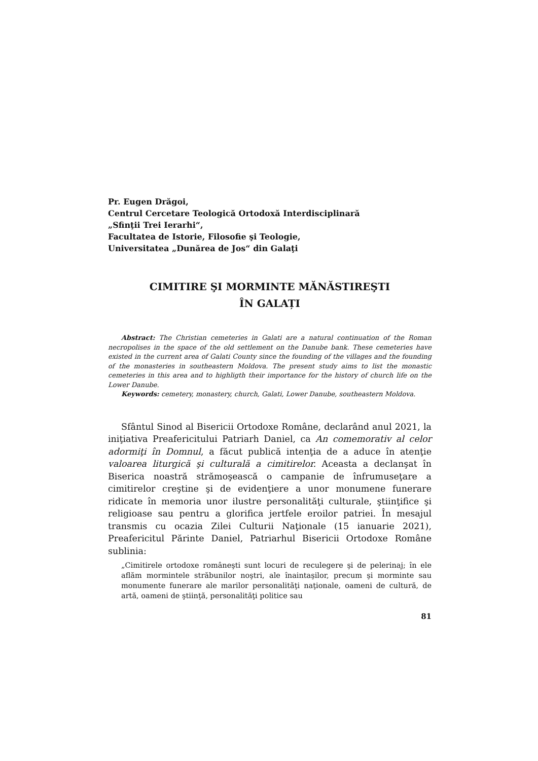Pr. Eugen Drăgoi,
Centrul Cercetare Teologică Ortodoxă Interdisciplinară
„Sfinţii Trei Ierarhi“,
Facultatea de Istorie, Filosofie şi Teologie,
Universitatea „Dunărea de Jos“ din Galaţi
CIMITIRE ŞI MORMINTE MĂNĂSTIREŞTI
ÎN GALAȚI
Abstract: The Christian cemeteries in Galati are a natural continuation of the Roman necropolises in the space of the old settlement on the Danube bank. These cemeteries have existed in the current area of Galati County since the founding of the villages and the founding of the monasteries in southeastern Moldova. The present study aims to list the monastic cemeteries in this area and to highligth their importance for the history of church life on the Lower Danube.
Keywords: cemetery, monastery, church, Galati, Lower Danube, southeastern Moldova.
Sfântul Sinod al Bisericii Ortodoxe Române, declarând anul 2021, la iniţiativa Preafericitului Patriarh Daniel, ca An comemorativ al celor adormiţi în Domnul, a făcut publică intenţia de a aduce în atenţie valoarea liturgică şi culturală a cimitirelor. Aceasta a declanşat în Biserica noastră strămoşească o campanie de înfrumuseţare a cimitirelor creştine şi de evidenţiere a unor monumene funerare ridicate în memoria unor ilustre personalităţi culturale, ştiinţifice şi religioase sau pentru a glorifica jertfele eroilor patriei. În mesajul transmis cu ocazia Zilei Culturii Naţionale (15 ianuarie 2021), Preafericitul Părinte Daniel, Patriarhul Bisericii Ortodoxe Române sublinia:
„Cimitirele ortodoxe româneşti sunt locuri de reculegere şi de pelerinaj; în ele aflăm mormintele străbunilor noştri, ale înaintaşilor, precum şi morminte sau monumente funerare ale marilor personalităţi naţionale, oameni de cultură, de artă, oameni de ştiinţă, personalităţi politice sau
81